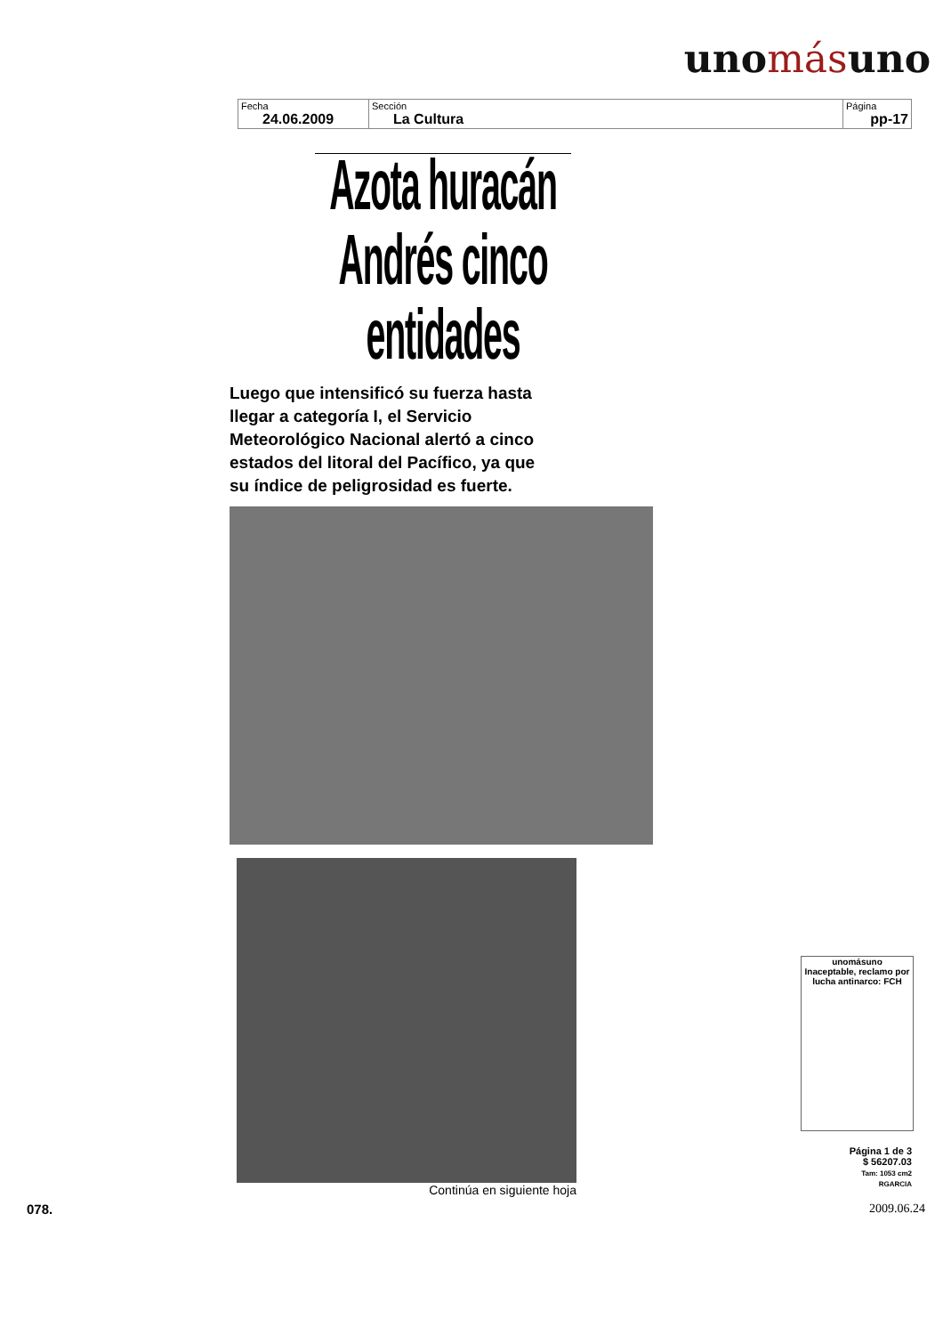unomásuno
| Fecha 24.06.2009 | Sección La Cultura | Página pp-17 |
Azota huracán Andrés cinco entidades
Luego que intensificó su fuerza hasta llegar a categoría I, el Servicio Meteorológico Nacional alertó a cinco estados del litoral del Pacífico, ya que su índice de peligrosidad es fuerte.
Continúa en siguiente hoja
unomásuno
Inaceptable, reclamo por lucha antinarco: FCH
Página 1 de 3
$ 56207.03
Tam: 1053 cm2
RGARCIA
078. 2009.06.24